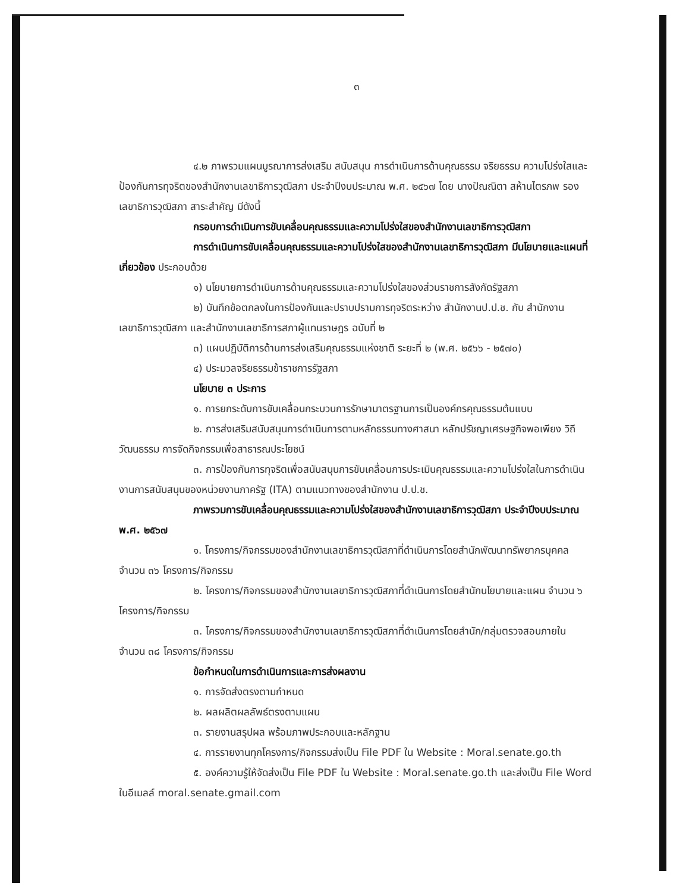๓
๔.๒ ภาพรวมแผนบูรณาการส่งเสริม สนับสนุน การดำเนินการด้านคุณธรรม จริยธรรม ความโปร่งใสและป้องกันการทุจริตของสำนักงานเลขาธิการวุฒิสภา ประจำปีงบประมาณ พ.ศ. ๒๕๖๗ โดย นางปัณณิตา สห้านไตรภพ รองเลขาธิการวุฒิสภา สาระสำคัญ มีดังนี้
กรอบการดำเนินการขับเคลื่อนคุณธรรมและความโปร่งใสของสำนักงานเลขาธิการวุฒิสภา
การดำเนินการขับเคลื่อนคุณธรรมและความโปร่งใสของสำนักงานเลขาธิการวุฒิสภา มีนโยบายและแผนที่เกี่ยวข้อง ประกอบด้วย
๑) นโยบายการดำเนินการด้านคุณธรรมและความโปร่งใสของส่วนราชการสังกัดรัฐสภา
๒) บันทึกข้อตกลงในการป้องกันและปราบปรามการทุจริตระหว่าง สำนักงานป.ป.ช. กับ สำนักงานเลขาธิการวุฒิสภา และสำนักงานเลขาธิการสภาผู้แทนราษฎร ฉบับที่ ๒
๓) แผนปฏิบัติการด้านการส่งเสริมคุณธรรมแห่งชาติ ระยะที่ ๒ (พ.ศ. ๒๕๖๖ - ๒๕๗๐)
๔) ประมวลจริยธรรมข้าราชการรัฐสภา
นโยบาย ๓ ประการ
๑. การยกระดับการขับเคลื่อนกระบวนการรักษามาตรฐานการเป็นองค์กรคุณธรรมต้นแบบ
๒. การส่งเสริมสนับสนุนการดำเนินการตามหลักธรรมทางศาสนา หลักปรัชญาเศรษฐกิจพอเพียง วิถีวัฒนธรรม การจัดกิจกรรมเพื่อสาธารณประโยชน์
๓. การป้องกันการทุจริตเพื่อสนับสนุนการขับเคลื่อนการประเมินคุณธรรมและความโปร่งใสในการดำเนินงานการสนับสนุนของหน่วยงานภาครัฐ (ITA) ตามแนวทางของสำนักงาน ป.ป.ช.
ภาพรวมการขับเคลื่อนคุณธรรมและความโปร่งใสของสำนักงานเลขาธิการวุฒิสภา ประจำปีงบประมาณ พ.ศ. ๒๕๖๗
๑. โครงการ/กิจกรรมของสำนักงานเลขาธิการวุฒิสภาที่ดำเนินการโดยสำนักพัฒนาทรัพยากรบุคคล จำนวน ๓๖ โครงการ/กิจกรรม
๒. โครงการ/กิจกรรมของสำนักงานเลขาธิการวุฒิสภาที่ดำเนินการโดยสำนักนโยบายและแผน จำนวน ๖ โครงการ/กิจกรรม
๓. โครงการ/กิจกรรมของสำนักงานเลขาธิการวุฒิสภาที่ดำเนินการโดยสำนัก/กลุ่มตรวจสอบภายใน จำนวน ๓๘ โครงการ/กิจกรรม
ข้อกำหนดในการดำเนินการและการส่งผลงาน
๑. การจัดส่งตรงตามกำหนด
๒. ผลผลิตผลลัพธ์ตรงตามแผน
๓. รายงานสรุปผล พร้อมภาพประกอบและหลักฐาน
๔. การรายงานทุกโครงการ/กิจกรรมส่งเป็น File PDF ใน Website : Moral.senate.go.th
๕. องค์ความรู้ให้จัดส่งเป็น File PDF ใน Website : Moral.senate.go.th และส่งเป็น File Word ในอีเมลล์ moral.senate.gmail.com